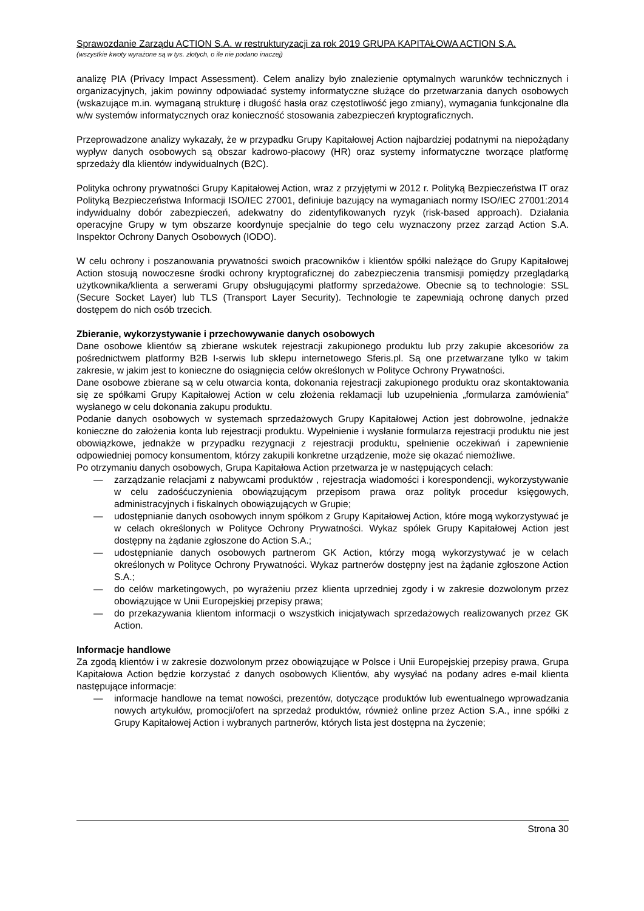Sprawozdanie Zarządu ACTION S.A. w restrukturyzacji za rok 2019 GRUPA KAPITAŁOWA ACTION S.A.
(wszystkie kwoty wyrażone są w tys. złotych, o ile nie podano inaczej)
analizę PIA (Privacy Impact Assessment). Celem analizy było znalezienie optymalnych warunków technicznych i organizacyjnych, jakim powinny odpowiadać systemy informatyczne służące do przetwarzania danych osobowych (wskazujące m.in. wymaganą strukturę i długość hasła oraz częstotliwość jego zmiany), wymagania funkcjonalne dla w/w systemów informatycznych oraz konieczność stosowania zabezpieczeń kryptograficznych.
Przeprowadzone analizy wykazały, że w przypadku Grupy Kapitałowej Action najbardziej podatnymi na niepożądany wypływ danych osobowych są obszar kadrowo-płacowy (HR) oraz systemy informatyczne tworzące platformę sprzedaży dla klientów indywidualnych (B2C).
Polityka ochrony prywatności Grupy Kapitałowej Action, wraz z przyjętymi w 2012 r. Polityką Bezpieczeństwa IT oraz Polityką Bezpieczeństwa Informacji ISO/IEC 27001, definiuje bazujący na wymaganiach normy ISO/IEC 27001:2014 indywidualny dobór zabezpieczeń, adekwatny do zidentyfikowanych ryzyk (risk-based approach). Działania operacyjne Grupy w tym obszarze koordynuje specjalnie do tego celu wyznaczony przez zarząd Action S.A. Inspektor Ochrony Danych Osobowych (IODO).
W celu ochrony i poszanowania prywatności swoich pracowników i klientów spółki należące do Grupy Kapitałowej Action stosują nowoczesne środki ochrony kryptograficznej do zabezpieczenia transmisji pomiędzy przeglądarką użytkownika/klienta a serwerami Grupy obsługującymi platformy sprzedażowe. Obecnie są to technologie: SSL (Secure Socket Layer) lub TLS (Transport Layer Security). Technologie te zapewniają ochronę danych przed dostępem do nich osób trzecich.
Zbieranie, wykorzystywanie i przechowywanie danych osobowych
Dane osobowe klientów są zbierane wskutek rejestracji zakupionego produktu lub przy zakupie akcesoriów za pośrednictwem platformy B2B I-serwis lub sklepu internetowego Sferis.pl. Są one przetwarzane tylko w takim zakresie, w jakim jest to konieczne do osiągnięcia celów określonych w Polityce Ochrony Prywatności.
Dane osobowe zbierane są w celu otwarcia konta, dokonania rejestracji zakupionego produktu oraz skontaktowania się ze spółkami Grupy Kapitałowej Action w celu złożenia reklamacji lub uzupełnienia „formularza zamówienia” wysłanego w celu dokonania zakupu produktu.
Podanie danych osobowych w systemach sprzedażowych Grupy Kapitałowej Action jest dobrowolne, jednakże konieczne do założenia konta lub rejestracji produktu. Wypełnienie i wysłanie formularza rejestracji produktu nie jest obowiązkowe, jednakże w przypadku rezygnacji z rejestracji produktu, spełnienie oczekiwań i zapewnienie odpowiedniej pomocy konsumentom, którzy zakupili konkretne urządzenie, może się okazać niemożliwe.
Po otrzymaniu danych osobowych, Grupa Kapitałowa Action przetwarza je w następujących celach:
— zarządzanie relacjami z nabywcami produktów , rejestracja wiadomości i korespondencji, wykorzystywanie w celu zadośćuczynienia obowiązującym przepisom prawa oraz polityk procedur księgowych, administracyjnych i fiskalnych obowiązujących w Grupie;
— udostępnianie danych osobowych innym spółkom z Grupy Kapitałowej Action, które mogą wykorzystywać je w celach określonych w Polityce Ochrony Prywatności. Wykaz spółek Grupy Kapitałowej Action jest dostępny na żądanie zgłoszone do Action S.A.;
— udostępnianie danych osobowych partnerom GK Action, którzy mogą wykorzystywać je w celach określonych w Polityce Ochrony Prywatności. Wykaz partnerów dostępny jest na żądanie zgłoszone Action S.A.;
— do celów marketingowych, po wyrażeniu przez klienta uprzedniej zgody i w zakresie dozwolonym przez obowiązujące w Unii Europejskiej przepisy prawa;
— do przekazywania klientom informacji o wszystkich inicjatywach sprzedażowych realizowanych przez GK Action.
Informacje handlowe
Za zgodą klientów i w zakresie dozwolonym przez obowiązujące w Polsce i Unii Europejskiej przepisy prawa, Grupa Kapitałowa Action będzie korzystać z danych osobowych Klientów, aby wysyłać na podany adres e-mail klienta następujące informacje:
— informacje handlowe na temat nowości, prezentów, dotyczące produktów lub ewentualnego wprowadzania nowych artykułów, promocji/ofert na sprzedaż produktów, również online przez Action S.A., inne spółki z Grupy Kapitałowej Action i wybranych partnerów, których lista jest dostępna na życzenie;
Strona 30